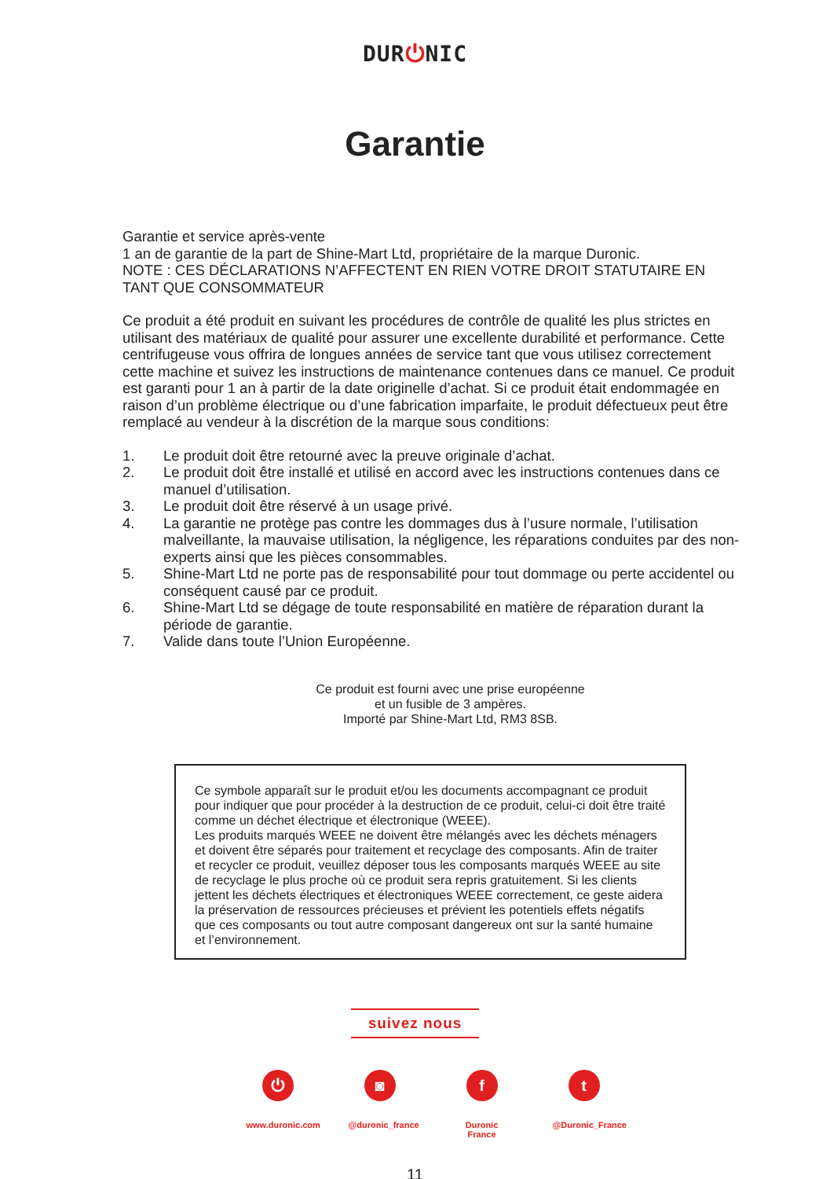DUR⏻NIC
Garantie
Garantie et service après-vente
1 an de garantie de la part de Shine-Mart Ltd, propriétaire de la marque Duronic.
NOTE : CES DÉCLARATIONS N’AFFECTENT EN RIEN VOTRE DROIT STATUTAIRE EN TANT QUE CONSOMMATEUR
Ce produit a été produit en suivant les procédures de contrôle de qualité les plus strictes en utilisant des matériaux de qualité pour assurer une excellente durabilité et performance. Cette centrifugeuse vous offrira de longues années de service tant que vous utilisez correctement cette machine et suivez les instructions de maintenance contenues dans ce manuel. Ce produit est garanti pour 1 an à partir de la date originelle d’achat. Si ce produit était endommagée en raison d’un problème électrique ou d’une fabrication imparfaite, le produit défectueux peut être remplacé au vendeur à la discrétion de la marque sous conditions:
1. Le produit doit être retourné avec la preuve originale d’achat.
2. Le produit doit être installé et utilisé en accord avec les instructions contenues dans ce manuel d’utilisation.
3. Le produit doit être réservé à un usage privé.
4. La garantie ne protège pas contre les dommages dus à l’usure normale, l’utilisation malveillante, la mauvaise utilisation, la négligence, les réparations conduites par des non-experts ainsi que les pièces consommables.
5. Shine-Mart Ltd ne porte pas de responsabilité pour tout dommage ou perte accidentel ou conséquent causé par ce produit.
6. Shine-Mart Ltd se dégage de toute responsabilité en matière de réparation durant la période de garantie.
7. Valide dans toute l’Union Européenne.
Ce produit est fourni avec une prise européenne
et un fusible de 3 ampères.
Importé par Shine-Mart Ltd, RM3 8SB.
Ce symbole apparaît sur le produit et/ou les documents accompagnant ce produit pour indiquer que pour procéder à la destruction de ce produit, celui-ci doit être traité comme un déchet électrique et électronique (WEEE).
Les produits marqués WEEE ne doivent être mélangés avec les déchets ménagers et doivent être séparés pour traitement et recyclage des composants. Afin de traiter et recycler ce produit, veuillez déposer tous les composants marqués WEEE au site de recyclage le plus proche où ce produit sera repris gratuitement. Si les clients jettent les déchets électriques et électroniques WEEE correctement, ce geste aidera la préservation de ressources précieuses et prévient les potentiels effets négatifs que ces composants ou tout autre composant dangereux ont sur la santé humaine et l’environnement.
suivez nous
⏻
www.duronic.com
◙
@duronic_france
f
Duronic France
t
@Duronic_France
11